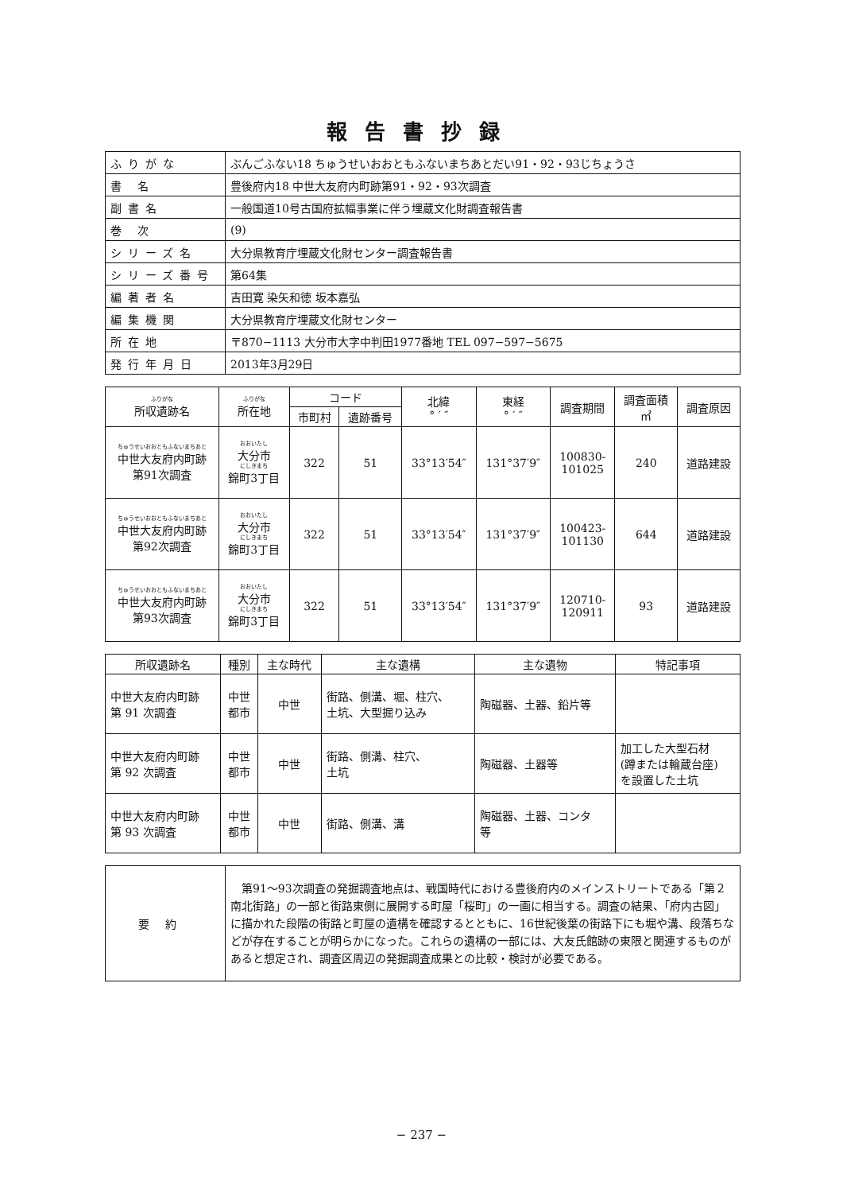報告書抄録
| ふりがな | ぶんごふない18 ちゅうせいおおともふないまちあとだい91・92・93じちょうさ |
| 書 名 | 豊後府内18 中世大友府内町跡第91・92・93次調査 |
| 副書名 | 一般国道10号古国府拡幅事業に伴う埋蔵文化財調査報告書 |
| 巻 次 | (9) |
| シリーズ名 | 大分県教育庁埋蔵文化財センター調査報告書 |
| シリーズ番号 | 第64集 |
| 編著者名 | 吉田寛 染矢和徳 坂本嘉弘 |
| 編集機関 | 大分県教育庁埋蔵文化財センター |
| 所在地 | 〒870−1113 大分市大字中判田1977番地 TEL 097−597−5675 |
| 発行年月日 | 2013年3月29日 |
| ふりがな 所収遺跡名 | ふりがな 所在地 | コード | | 北緯 ° ′ ″ | 東経 ° ′ ″ | 調査期間 | 調査面積 ㎡ | 調査原因 |
| --- | --- | --- | --- | --- | --- | --- | --- | --- |
| | | 市町村 | 遺跡番号 | | | | | |
| ちゅうせいおおともふないまちあと 中世大友府内町跡 第91次調査 | おおいたし 大分市 にしきまち 錦町3丁目 | 322 | 51 | 33°13′54″ | 131°37′9″ | 100830- 101025 | 240 | 道路建設 |
| ちゅうせいおおともふないまちあと 中世大友府内町跡 第92次調査 | おおいたし 大分市 にしきまち 錦町3丁目 | 322 | 51 | 33°13′54″ | 131°37′9″ | 100423- 101130 | 644 | 道路建設 |
| ちゅうせいおおともふないまちあと 中世大友府内町跡 第93次調査 | おおいたし 大分市 にしきまち 錦町3丁目 | 322 | 51 | 33°13′54″ | 131°37′9″ | 120710- 120911 | 93 | 道路建設 |
| 所収遺跡名 | 種別 | 主な時代 | 主な遺構 | 主な遺物 | 特記事項 |
| --- | --- | --- | --- | --- | --- |
| 中世大友府内町跡 第 91 次調査 | 中世 都市 | 中世 | 街路、側溝、堀、柱穴、 土坑、大型掘り込み | 陶磁器、土器、鉛片等 | |
| 中世大友府内町跡 第 92 次調査 | 中世 都市 | 中世 | 街路、側溝、柱穴、 土坑 | 陶磁器、土器等 | 加工した大型石材 (蹲または輪蔵台座) を設置した土坑 |
| 中世大友府内町跡 第 93 次調査 | 中世 都市 | 中世 | 街路、側溝、溝 | 陶磁器、土器、コンタ 等 | |
| 要約 | 第91〜93次調査の発掘調査地点は、戦国時代における豊後府内のメインストリートである「第２南北街路」の一部と街路東側に展開する町屋「桜町」の一画に相当する。調査の結果、「府内古図」に描かれた段階の街路と町屋の遺構を確認するとともに、16世紀後葉の街路下にも堀や溝、段落ちなどが存在することが明らかになった。これらの遺構の一部には、大友氏館跡の東限と関連するものがあると想定され、調査区周辺の発掘調査成果との比較・検討が必要である。 |
− 237 −